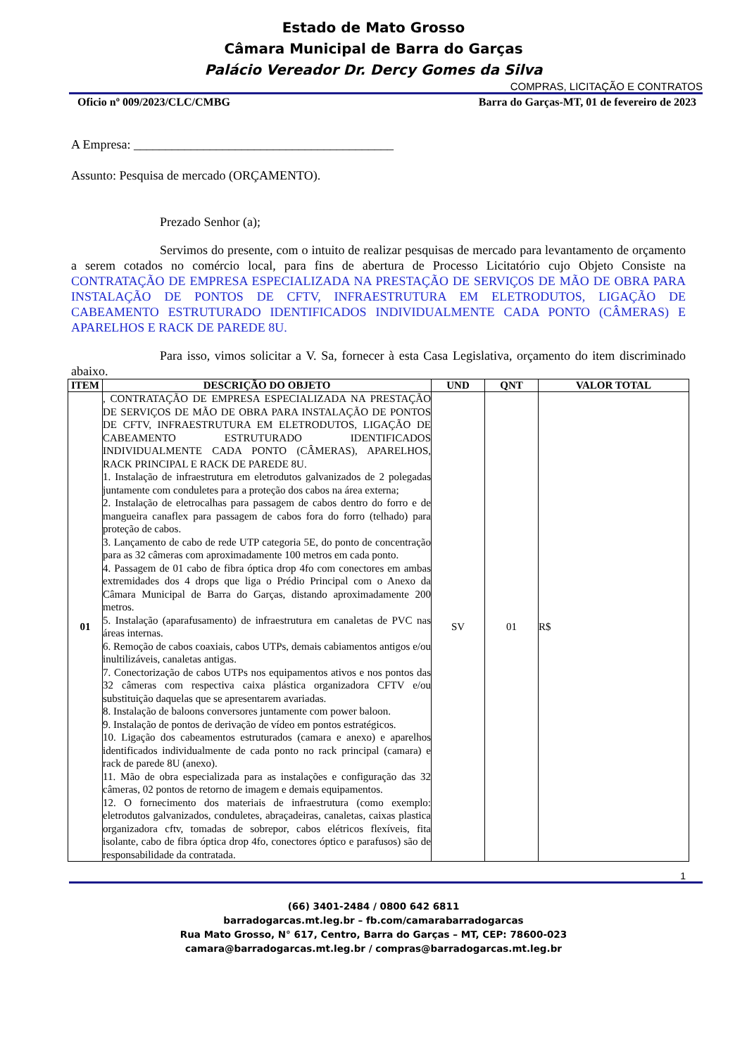Estado de Mato Grosso
Câmara Municipal de Barra do Garças
Palácio Vereador Dr. Dercy Gomes da Silva
COMPRAS, LICITAÇÃO E CONTRATOS
Oficio nº 009/2023/CLC/CMBG Barra do Garças-MT, 01 de fevereiro de 2023
A Empresa: _________________________________________
Assunto: Pesquisa de mercado (ORÇAMENTO).
Prezado Senhor (a);
Servimos do presente, com o intuito de realizar pesquisas de mercado para levantamento de orçamento a serem cotados no comércio local, para fins de abertura de Processo Licitatório cujo Objeto Consiste na CONTRATAÇÃO DE EMPRESA ESPECIALIZADA NA PRESTAÇÃO DE SERVIÇOS DE MÃO DE OBRA PARA INSTALAÇÃO DE PONTOS DE CFTV, INFRAESTRUTURA EM ELETRODUTOS, LIGAÇÃO DE CABEAMENTO ESTRUTURADO IDENTIFICADOS INDIVIDUALMENTE CADA PONTO (CÂMERAS) E APARELHOS E RACK DE PAREDE 8U.
Para isso, vimos solicitar a V. Sa, fornecer à esta Casa Legislativa, orçamento do item discriminado abaixo.
| ITEM | DESCRIÇÃO DO OBJETO | UND | QNT | VALOR TOTAL |
| --- | --- | --- | --- | --- |
| 01 | , CONTRATAÇÃO DE EMPRESA ESPECIALIZADA NA PRESTAÇÃO DE SERVIÇOS DE MÃO DE OBRA PARA INSTALAÇÃO DE PONTOS DE CFTV, INFRAESTRUTURA EM ELETRODUTOS, LIGAÇÃO DE CABEAMENTO ESTRUTURADO IDENTIFICADOS INDIVIDUALMENTE CADA PONTO (CÂMERAS), APARELHOS, RACK PRINCIPAL E RACK DE PAREDE 8U. 1. Instalação de infraestrutura em eletrodutos galvanizados de 2 polegadas juntamente com conduletes para a proteção dos cabos na área externa; 2. Instalação de eletrocalhas para passagem de cabos dentro do forro e de mangueira canaflex para passagem de cabos fora do forro (telhado) para proteção de cabos. 3. Lançamento de cabo de rede UTP categoria 5E, do ponto de concentração para as 32 câmeras com aproximadamente 100 metros em cada ponto. 4. Passagem de 01 cabo de fibra óptica drop 4fo com conectores em ambas extremidades dos 4 drops que liga o Prédio Principal com o Anexo da Câmara Municipal de Barra do Garças, distando aproximadamente 200 metros. 5. Instalação (aparafusamento) de infraestrutura em canaletas de PVC nas áreas internas. 6. Remoção de cabos coaxiais, cabos UTPs, demais cabiamentos antigos e/ou inultilizáveis, canaletas antigas. 7. Conectorização de cabos UTPs nos equipamentos ativos e nos pontos das 32 câmeras com respectiva caixa plástica organizadora CFTV e/ou substituição daquelas que se apresentarem avariadas. 8. Instalação de baloons conversores juntamente com power baloon. 9. Instalação de pontos de derivação de vídeo em pontos estratégicos. 10. Ligação dos cabeamentos estruturados (camara e anexo) e aparelhos identificados individualmente de cada ponto no rack principal (camara) e rack de parede 8U (anexo). 11. Mão de obra especializada para as instalações e configuração das 32 câmeras, 02 pontos de retorno de imagem e demais equipamentos. 12. O fornecimento dos materiais de infraestrutura (como exemplo: eletrodutos galvanizados, conduletes, abraçadeiras, canaletas, caixas plastica organizadora cftv, tomadas de sobrepor, cabos elétricos flexíveis, fita isolante, cabo de fibra óptica drop 4fo, conectores óptico e parafusos) são de responsabilidade da contratada. | SV | 01 | R$ |
1
(66) 3401-2484 / 0800 642 6811
barradogarcas.mt.leg.br – fb.com/camarabarradogarcas
Rua Mato Grosso, N° 617, Centro, Barra do Garças – MT, CEP: 78600-023
camara@barradogarcas.mt.leg.br / compras@barradogarcas.mt.leg.br